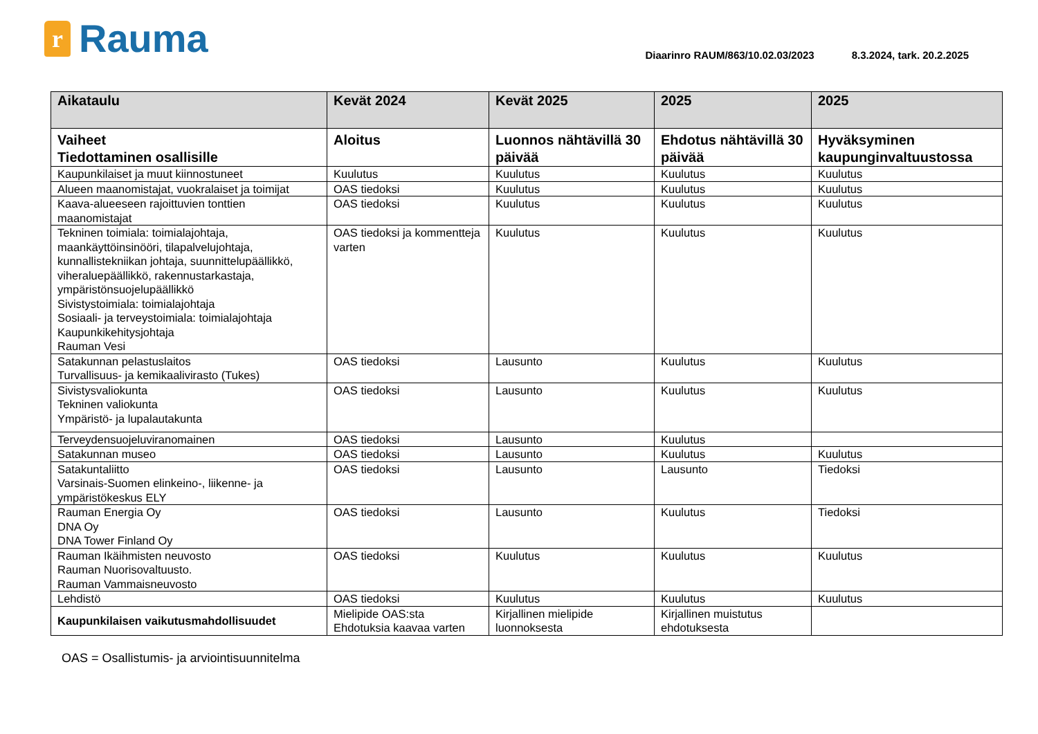r
Rauma
Diaarinro RAUM/863/10.02.03/2023 8.3.2024, tark. 20.2.2025
| Aikataulu | Kevät 2024 | Kevät 2025 | 2025 | 2025 |
| --- | --- | --- | --- | --- |
| Vaiheet Tiedottaminen osallisille | Aloitus | Luonnos nähtävillä 30 päivää | Ehdotus nähtävillä 30 päivää | Hyväksyminen kaupunginvaltuustossa |
| Kaupunkilaiset ja muut kiinnostuneet | Kuulutus | Kuulutus | Kuulutus | Kuulutus |
| Alueen maanomistajat, vuokralaiset ja toimijat | OAS tiedoksi | Kuulutus | Kuulutus | Kuulutus |
| Kaava-alueeseen rajoittuvien tonttien maanomistajat | OAS tiedoksi | Kuulutus | Kuulutus | Kuulutus |
| Tekninen toimiala: toimialajohtaja, maankäyttöinsinööri, tilapalvelujohtaja, kunnallistekniikan johtaja, suunnittelupäällikkö, viheraluepäällikkö, rakennustarkastaja, ympäristönsuojelupäällikkö Sivistystoimiala: toimialajohtaja Sosiaali- ja terveystoimiala: toimialajohtaja Kaupunkikehitysjohtaja Rauman Vesi | OAS tiedoksi ja kommentteja varten | Kuulutus | Kuulutus | Kuulutus |
| Satakunnan pelastuslaitos Turvallisuus- ja kemikaalivirasto (Tukes) | OAS tiedoksi | Lausunto | Kuulutus | Kuulutus |
| Sivistysvaliokunta Tekninen valiokunta Ympäristö- ja lupalautakunta | OAS tiedoksi | Lausunto | Kuulutus | Kuulutus |
| Terveydensuojeluviranomainen | OAS tiedoksi | Lausunto | Kuulutus | |
| Satakunnan museo | OAS tiedoksi | Lausunto | Kuulutus | Kuulutus |
| Satakuntaliitto Varsinais-Suomen elinkeino-, liikenne- ja ympäristökeskus ELY | OAS tiedoksi | Lausunto | Lausunto | Tiedoksi |
| Rauman Energia Oy DNA Oy DNA Tower Finland Oy | OAS tiedoksi | Lausunto | Kuulutus | Tiedoksi |
| Rauman Ikäihmisten neuvosto Rauman Nuorisovaltuusto. Rauman Vammaisneuvosto | OAS tiedoksi | Kuulutus | Kuulutus | Kuulutus |
| Lehdistö | OAS tiedoksi | Kuulutus | Kuulutus | Kuulutus |
| Kaupunkilaisen vaikutusmahdollisuudet | Mielipide OAS:sta Ehdotuksia kaavaa varten | Kirjallinen mielipide luonnoksesta | Kirjallinen muistutus ehdotuksesta | |
OAS = Osallistumis- ja arviointisuunnitelma